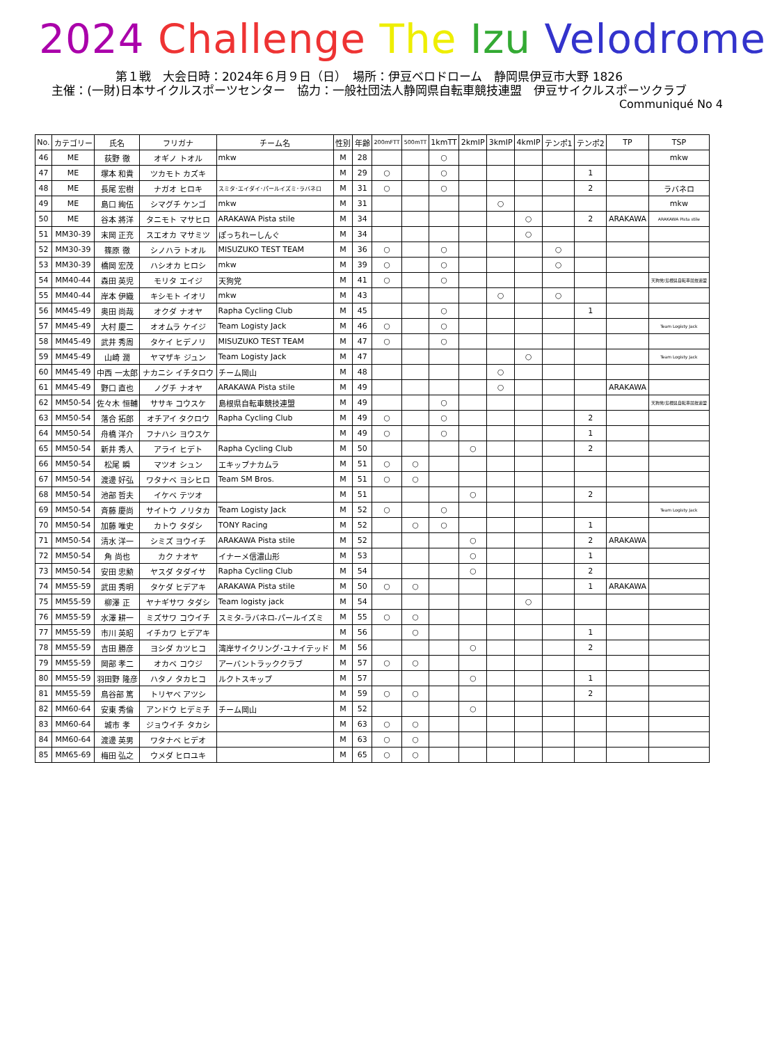2024 Challenge The Izu Velodrome
第１戦　大会日時：2024年６月９日（日）　場所：伊豆ベロドローム　静岡県伊豆市大野 1826
主催：(一財)日本サイクルスポーツセンター　協力：一般社団法人静岡県自転車競技連盟　伊豆サイクルスポーツクラブ
Communiqué No 4
| No. | カテゴリー | 氏名 | フリガナ | チーム名 | 性別 | 年齢 | 200mFTT | 500mTT | 1kmTT | 2kmIP | 3kmIP | 4kmIP | テンポ1 | テンポ2 | TP | TSP |
| --- | --- | --- | --- | --- | --- | --- | --- | --- | --- | --- | --- | --- | --- | --- | --- | --- |
| 46 | ME | 荻野 徹 | オギノ トオル | mkw | M | 28 | | | ○ | | | | | | | mkw |
| 47 | ME | 塚本 和貴 | ツカモト カズキ | | M | 29 | ○ | | ○ | | | | | 1 | | |
| 48 | ME | 長尾 宏樹 | ナガオ ヒロキ | スミタ･エイダイ･パールイズミ･ラバネロ | M | 31 | ○ | | ○ | | | | | 2 | | ラバネロ |
| 49 | ME | 島口 絢伍 | シマグチ ケンゴ | mkw | M | 31 | | | | | ○ | | | | | mkw |
| 50 | ME | 谷本 將洋 | タニモト マサヒロ | ARAKAWA Pista stile | M | 34 | | | | | | ○ | | 2 | ARAKAWA | ARAKAWA Pista stile |
| 51 | MM30-39 | 末岡 正充 | スエオカ マサミツ | ぽっちれーしんぐ | M | 34 | | | | | | ○ | | | | |
| 52 | MM30-39 | 篠原 徹 | シノハラ トオル | MISUZUKO TEST TEAM | M | 36 | ○ | | ○ | | | | ○ | | | |
| 53 | MM30-39 | 橋岡 宏茂 | ハシオカ ヒロシ | mkw | M | 39 | ○ | | ○ | | | | ○ | | | |
| 54 | MM40-44 | 森田 英児 | モリタ エイジ | 天狗党 | M | 41 | ○ | | ○ | | | | | | | 天狗党/島根県自転車競技連盟 |
| 55 | MM40-44 | 岸本 伊織 | キシモト イオリ | mkw | M | 43 | | | | | ○ | | ○ | | | |
| 56 | MM45-49 | 奥田 尚哉 | オクダ ナオヤ | Rapha Cycling Club | M | 45 | | | ○ | | | | | 1 | | |
| 57 | MM45-49 | 大村 慶二 | オオムラ ケイジ | Team Logisty Jack | M | 46 | ○ | | ○ | | | | | | | Team Logisty Jack |
| 58 | MM45-49 | 武井 秀周 | タケイ ヒデノリ | MISUZUKO TEST TEAM | M | 47 | ○ | | ○ | | | | | | | |
| 59 | MM45-49 | 山崎 潤 | ヤマザキ ジュン | Team Logisty Jack | M | 47 | | | | | | ○ | | | | Team Logisty Jack |
| 60 | MM45-49 | 中西 一太郎 | ナカニシ イチタロウ | チーム岡山 | M | 48 | | | | | ○ | | | | | |
| 61 | MM45-49 | 野口 直也 | ノグチ ナオヤ | ARAKAWA Pista stile | M | 49 | | | | | ○ | | | | ARAKAWA | |
| 62 | MM50-54 | 佐々木 恒輔 | ササキ コウスケ | 島根県自転車競技連盟 | M | 49 | | | ○ | | | | | | | 天狗党/島根県自転車競技連盟 |
| 63 | MM50-54 | 落合 拓郎 | オチアイ タクロウ | Rapha Cycling Club | M | 49 | ○ | | ○ | | | | | 2 | | |
| 64 | MM50-54 | 舟橋 洋介 | フナハシ ヨウスケ | | M | 49 | ○ | | ○ | | | | | 1 | | |
| 65 | MM50-54 | 新井 秀人 | アライ ヒデト | Rapha Cycling Club | M | 50 | | | | ○ | | | | 2 | | |
| 66 | MM50-54 | 松尾 瞬 | マツオ シュン | エキップナカムラ | M | 51 | ○ | ○ | | | | | | | | |
| 67 | MM50-54 | 渡邊 好弘 | ワタナベ ヨシヒロ | Team SM Bros. | M | 51 | ○ | ○ | | | | | | | | |
| 68 | MM50-54 | 池部 哲夫 | イケベ テツオ | | M | 51 | | | | ○ | | | | 2 | | |
| 69 | MM50-54 | 斉藤 慶尚 | サイトウ ノリタカ | Team Logisty Jack | M | 52 | ○ | | ○ | | | | | | | Team Logisty Jack |
| 70 | MM50-54 | 加藤 唯史 | カトウ タダシ | TONY Racing | M | 52 | | ○ | ○ | | | | | 1 | | |
| 71 | MM50-54 | 清水 洋一 | シミズ ヨウイチ | ARAKAWA Pista stile | M | 52 | | | | ○ | | | | 2 | ARAKAWA | |
| 72 | MM50-54 | 角 尚也 | カク ナオヤ | イナーメ信濃山形 | M | 53 | | | | ○ | | | | 1 | | |
| 73 | MM50-54 | 安田 忠勲 | ヤスダ タダイサ | Rapha Cycling Club | M | 54 | | | | ○ | | | | 2 | | |
| 74 | MM55-59 | 武田 秀明 | タケダ ヒデアキ | ARAKAWA Pista stile | M | 50 | ○ | ○ | | | | | | 1 | ARAKAWA | |
| 75 | MM55-59 | 柳澤 正 | ヤナギサワ タダシ | Team logisty jack | M | 54 | | | | | | ○ | | | | |
| 76 | MM55-59 | 水澤 耕一 | ミズサワ コウイチ | スミタ-ラバネロ-パールイズミ | M | 55 | ○ | ○ | | | | | | | | |
| 77 | MM55-59 | 市川 英昭 | イチカワ ヒデアキ | | M | 56 | | ○ | | | | | | 1 | | |
| 78 | MM55-59 | 吉田 勝彦 | ヨシダ カツヒコ | 湾岸サイクリング･ユナイテッド | M | 56 | | | | ○ | | | | 2 | | |
| 79 | MM55-59 | 岡部 孝二 | オカベ コウジ | アーバントラッククラブ | M | 57 | ○ | ○ | | | | | | | | |
| 80 | MM55-59 | 羽田野 隆彦 | ハタノ タカヒコ | ルクトスキップ | M | 57 | | | | ○ | | | | 1 | | |
| 81 | MM55-59 | 鳥谷部 篤 | トリヤベ アツシ | | M | 59 | ○ | ○ | | | | | | 2 | | |
| 82 | MM60-64 | 安東 秀倫 | アンドウ ヒデミチ | チーム岡山 | M | 52 | | | | ○ | | | | | | |
| 83 | MM60-64 | 城市 孝 | ジョウイチ タカシ | | M | 63 | ○ | ○ | | | | | | | | |
| 84 | MM60-64 | 渡邊 英男 | ワタナベ ヒデオ | | M | 63 | ○ | ○ | | | | | | | | |
| 85 | MM65-69 | 梅田 弘之 | ウメダ ヒロユキ | | M | 65 | ○ | ○ | | | | | | | | |